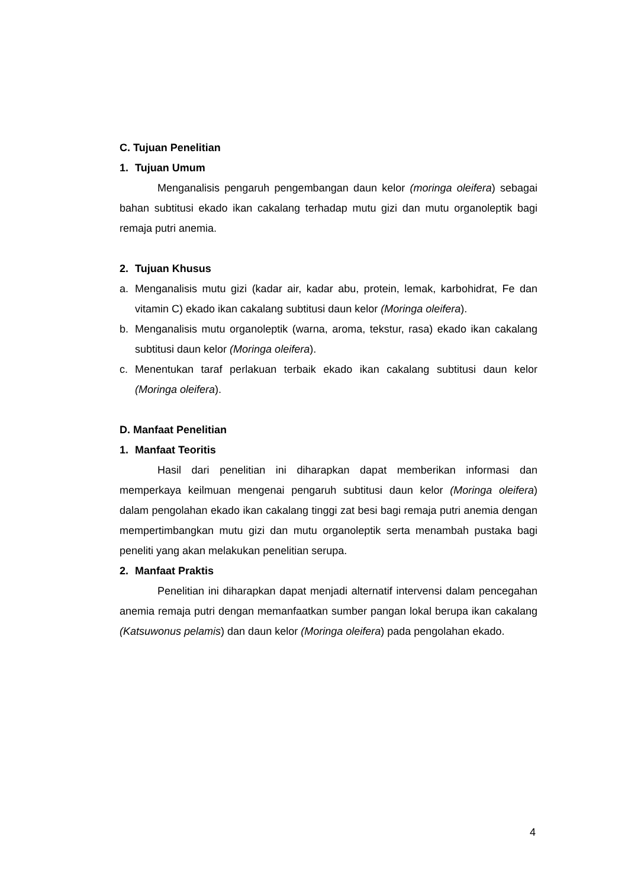C. Tujuan Penelitian
1. Tujuan Umum
Menganalisis pengaruh pengembangan daun kelor (moringa oleifera) sebagai bahan subtitusi ekado ikan cakalang terhadap mutu gizi dan mutu organoleptik bagi remaja putri anemia.
2. Tujuan Khusus
a. Menganalisis mutu gizi (kadar air, kadar abu, protein, lemak, karbohidrat, Fe dan vitamin C) ekado ikan cakalang subtitusi daun kelor (Moringa oleifera).
b. Menganalisis mutu organoleptik (warna, aroma, tekstur, rasa) ekado ikan cakalang subtitusi daun kelor (Moringa oleifera).
c. Menentukan taraf perlakuan terbaik ekado ikan cakalang subtitusi daun kelor (Moringa oleifera).
D. Manfaat Penelitian
1. Manfaat Teoritis
Hasil dari penelitian ini diharapkan dapat memberikan informasi dan memperkaya keilmuan mengenai pengaruh subtitusi daun kelor (Moringa oleifera) dalam pengolahan ekado ikan cakalang tinggi zat besi bagi remaja putri anemia dengan mempertimbangkan mutu gizi dan mutu organoleptik serta menambah pustaka bagi peneliti yang akan melakukan penelitian serupa.
2. Manfaat Praktis
Penelitian ini diharapkan dapat menjadi alternatif intervensi dalam pencegahan anemia remaja putri dengan memanfaatkan sumber pangan lokal berupa ikan cakalang (Katsuwonus pelamis) dan daun kelor (Moringa oleifera) pada pengolahan ekado.
4